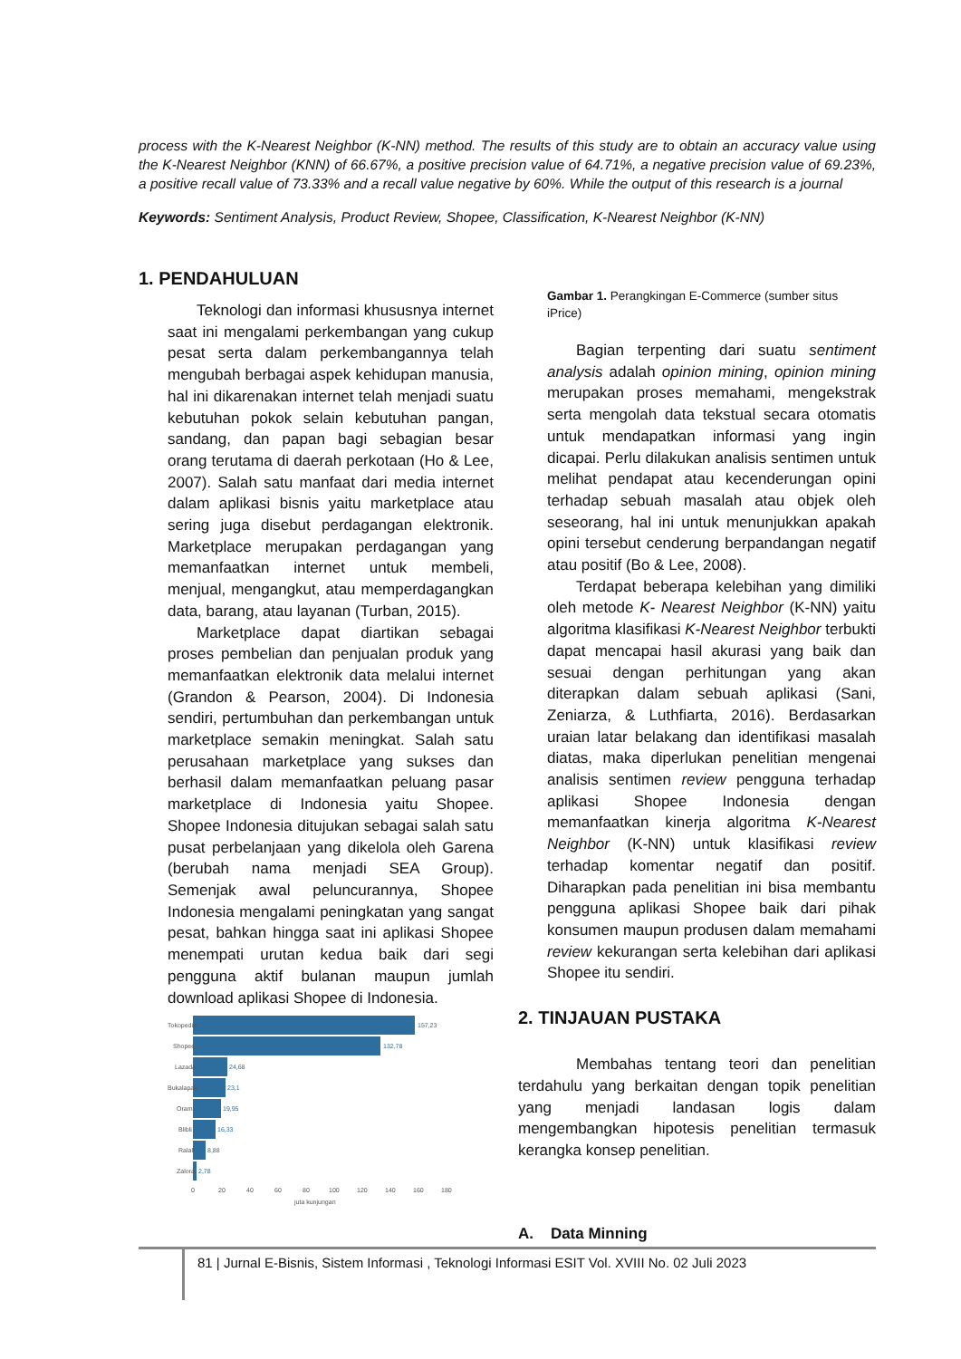process with the K-Nearest Neighbor (K-NN) method. The results of this study are to obtain an accuracy value using the K-Nearest Neighbor (KNN) of 66.67%, a positive precision value of 64.71%, a negative precision value of 69.23%, a positive recall value of 73.33% and a recall value negative by 60%. While the output of this research is a journal
Keywords: Sentiment Analysis, Product Review, Shopee, Classification, K-Nearest Neighbor (K-NN)
1. PENDAHULUAN
Teknologi dan informasi khususnya internet saat ini mengalami perkembangan yang cukup pesat serta dalam perkembangannya telah mengubah berbagai aspek kehidupan manusia, hal ini dikarenakan internet telah menjadi suatu kebutuhan pokok selain kebutuhan pangan, sandang, dan papan bagi sebagian besar orang terutama di daerah perkotaan (Ho & Lee, 2007). Salah satu manfaat dari media internet dalam aplikasi bisnis yaitu marketplace atau sering juga disebut perdagangan elektronik. Marketplace merupakan perdagangan yang memanfaatkan internet untuk membeli, menjual, mengangkut, atau memperdagangkan data, barang, atau layanan (Turban, 2015).
Marketplace dapat diartikan sebagai proses pembelian dan penjualan produk yang memanfaatkan elektronik data melalui internet (Grandon & Pearson, 2004). Di Indonesia sendiri, pertumbuhan dan perkembangan untuk marketplace semakin meningkat. Salah satu perusahaan marketplace yang sukses dan berhasil dalam memanfaatkan peluang pasar marketplace di Indonesia yaitu Shopee. Shopee Indonesia ditujukan sebagai salah satu pusat perbelanjaan yang dikelola oleh Garena (berubah nama menjadi SEA Group). Semenjak awal peluncurannya, Shopee Indonesia mengalami peningkatan yang sangat pesat, bahkan hingga saat ini aplikasi Shopee menempati urutan kedua baik dari segi pengguna aktif bulanan maupun jumlah download aplikasi Shopee di Indonesia.
Tokopedia
157,23
Shopee
132,78
Lazada
24,68
Bukalapak
23,1
Orami
19,95
Blibli
16,33
Ralali
8,88
Zalora
2,78
0
20
40
60
80
100
120
140
160
180
juta kunjungan
Gambar 1. Perangkingan E-Commerce (sumber situs iPrice)
Bagian terpenting dari suatu sentiment analysis adalah opinion mining, opinion mining merupakan proses memahami, mengekstrak serta mengolah data tekstual secara otomatis untuk mendapatkan informasi yang ingin dicapai. Perlu dilakukan analisis sentimen untuk melihat pendapat atau kecenderungan opini terhadap sebuah masalah atau objek oleh seseorang, hal ini untuk menunjukkan apakah opini tersebut cenderung berpandangan negatif atau positif (Bo & Lee, 2008).
Terdapat beberapa kelebihan yang dimiliki oleh metode K- Nearest Neighbor (K-NN) yaitu algoritma klasifikasi K-Nearest Neighbor terbukti dapat mencapai hasil akurasi yang baik dan sesuai dengan perhitungan yang akan diterapkan dalam sebuah aplikasi (Sani, Zeniarza, & Luthfiarta, 2016). Berdasarkan uraian latar belakang dan identifikasi masalah diatas, maka diperlukan penelitian mengenai analisis sentimen review pengguna terhadap aplikasi Shopee Indonesia dengan memanfaatkan kinerja algoritma K-Nearest Neighbor (K-NN) untuk klasifikasi review terhadap komentar negatif dan positif. Diharapkan pada penelitian ini bisa membantu pengguna aplikasi Shopee baik dari pihak konsumen maupun produsen dalam memahami review kekurangan serta kelebihan dari aplikasi Shopee itu sendiri.
2. TINJAUAN PUSTAKA
Membahas tentang teori dan penelitian terdahulu yang berkaitan dengan topik penelitian yang menjadi landasan logis dalam mengembangkan hipotesis penelitian termasuk kerangka konsep penelitian.
A. Data Minning
81 | Jurnal E-Bisnis, Sistem Informasi , Teknologi Informasi ESIT Vol. XVIII No. 02 Juli 2023